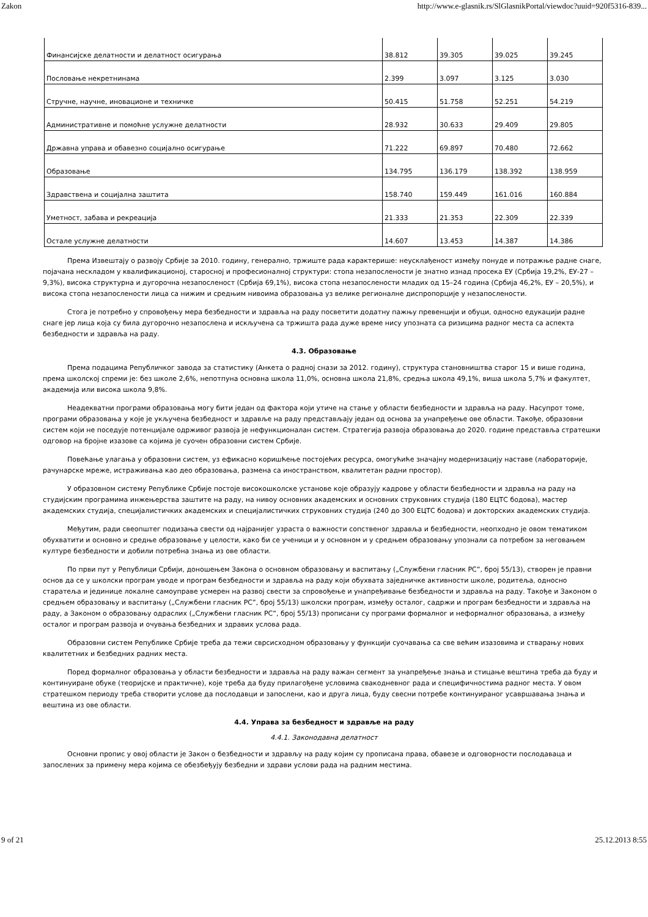Zakon http://www.e-glasnik.rs/SlGlasnikPortal/viewdoc?uuid=920f5316-839...
| Финансијске делатности и делатност осигурања | 38.812 | 39.305 | 39.025 | 39.245 |
| Пословање некретнинама | 2.399 | 3.097 | 3.125 | 3.030 |
| Стручне, научне, иновационе и техничке | 50.415 | 51.758 | 52.251 | 54.219 |
| Административне и помоћне услужне делатности | 28.932 | 30.633 | 29.409 | 29.805 |
| Државна управа и обавезно социјално осигурање | 71.222 | 69.897 | 70.480 | 72.662 |
| Образовање | 134.795 | 136.179 | 138.392 | 138.959 |
| Здравствена и социјална заштита | 158.740 | 159.449 | 161.016 | 160.884 |
| Уметност, забава и рекреација | 21.333 | 21.353 | 22.309 | 22.339 |
| Остале услужне делатности | 14.607 | 13.453 | 14.387 | 14.386 |
Према Извештају о развоју Србије за 2010. годину, генерално, тржиште рада карактерише: неусклађеност између понуде и потражње радне снаге, појачана нескладом у квалификационој, старосној и професионалној структури: стопа незапослености је знатно изнад просека ЕУ (Србија 19,2%, ЕУ-27 – 9,3%), висока структурна и дугорочна незапосленост (Србија 69,1%), висока стопа незапослености младих од 15–24 година (Србија 46,2%, ЕУ – 20,5%), и висока стопа незапослености лица са нижим и средњим нивоима образовања уз велике регионалне диспропорције у незапослености.
Стога је потребно у спровођењу мера безбедности и здравља на раду посветити додатну пажњу превенцији и обуци, односно едукацији радне снаге јер лица која су била дугорочно незапослена и искључена са тржишта рада дуже време нису упозната са ризицима радног места са аспекта безбедности и здравља на раду.
4.3. Образовање
Према подацима Републичког завода за статистику (Анкета о радној снази за 2012. годину), структура становништва старог 15 и више година, према школској спреми је: без школе 2,6%, непотпуна основна школа 11,0%, основна школа 21,8%, средња школа 49,1%, виша школа 5,7% и факултет, академија или висока школа 9,8%.
Неадекватни програми образовања могу бити један од фактора који утиче на стање у области безбедности и здравља на раду. Насупрот томе, програми образовања у које је укључена безбедност и здравље на раду представљају један од основа за унапређење ове области. Такође, образовни систем који не поседује потенцијале одрживог развоја је нефункционалан систем. Стратегија развоја образовања до 2020. године представља стратешки одговор на бројне изазове са којима је суочен образовни систем Србије.
Повећање улагања у образовни систем, уз ефикасно коришћење постојећих ресурса, омогућиће значајну модернизацију наставе (лабораторије, рачунарске мреже, истраживања као део образовања, размена са иностранством, квалитетан радни простор).
У образовном систему Републике Србије постоје високошколске установе које образују кадрове у области безбедности и здравља на раду на студијским програмима инжењерства заштите на раду, на нивоу основних академских и основних струковних студија (180 ЕЦТС бодова), мастер академских студија, специјалистичких академских и специјалистичких струковних студија (240 до 300 ЕЦТС бодова) и докторских академских студија.
Међутим, ради свеопштег подизања свести од најранијег узраста о важности сопственог здравља и безбедности, неопходно је овом тематиком обухватити и основно и средње образовање у целости, како би се ученици и у основном и у средњем образовању упознали са потребом за неговањем културе безбедности и добили потребна знања из ове области.
По први пут у Републици Србији, доношењем Закона о основном образовању и васпитању („Службени гласник РС”, број 55/13), створен је правни основ да се у школски програм уводе и програм безбедности и здравља на раду који обухвата заједничке активности школе, родитеља, односно старатеља и јединице локалне самоуправе усмерен на развој свести за спровођење и унапређивање безбедности и здравља на раду. Такође и Законом о средњем образовању и васпитању („Службени гласник РС”, број 55/13) школски програм, између осталог, садржи и програм безбедности и здравља на раду, а Законом о образовању одраслих („Службени гласник РС”, број 55/13) прописани су програми формалног и неформалног образовања, а између осталог и програм развоја и очувања безбедних и здравих услова рада.
Образовни систем Републике Србије треба да тежи сврсисходном образовању у функцији суочавања са све већим изазовима и стварању нових квалитетних и безбедних радних места.
Поред формалног образовања у области безбедности и здравља на раду важан сегмент за унапређење знања и стицање вештина треба да буду и континуиране обуке (теоријске и практичне), које треба да буду прилагођене условима свакодневног рада и специфичностима радног места. У овом стратешком периоду треба створити услове да послодавци и запослени, као и друга лица, буду свесни потребе континуираног усавршавања знања и вештина из ове области.
4.4. Управа за безбедност и здравље на раду
4.4.1. Законодавна делатност
Основни пропис у овој области је Закон о безбедности и здрављу на раду којим су прописана права, обавезе и одговорности послодаваца и запослених за примену мера којима се обезбеђују безбедни и здрави услови рада на радним местима.
9 of 21 25.12.2013 8:55